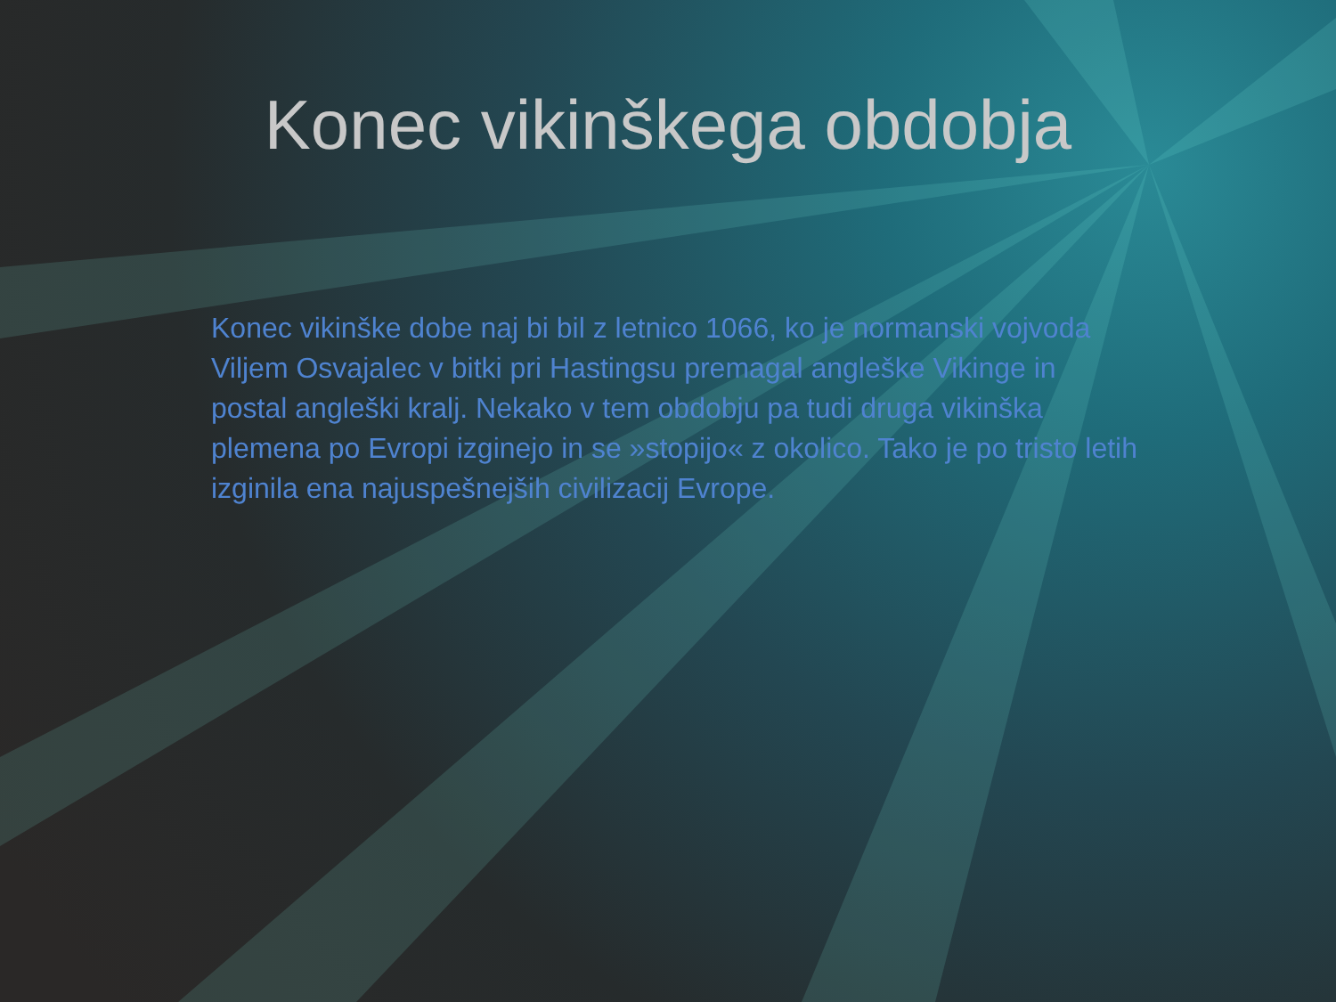Konec vikinškega obdobja
Konec vikinške dobe naj bi bil z letnico 1066, ko je normanski vojvoda Viljem Osvajalec v bitki pri Hastingsu premagal angleške Vikinge in postal angleški kralj. Nekako v tem obdobju pa tudi druga vikinška plemena po Evropi izginejo in se »stopijo« z okolico. Tako je po tristo letih izginila ena najuspešnejših civilizacij Evrope.